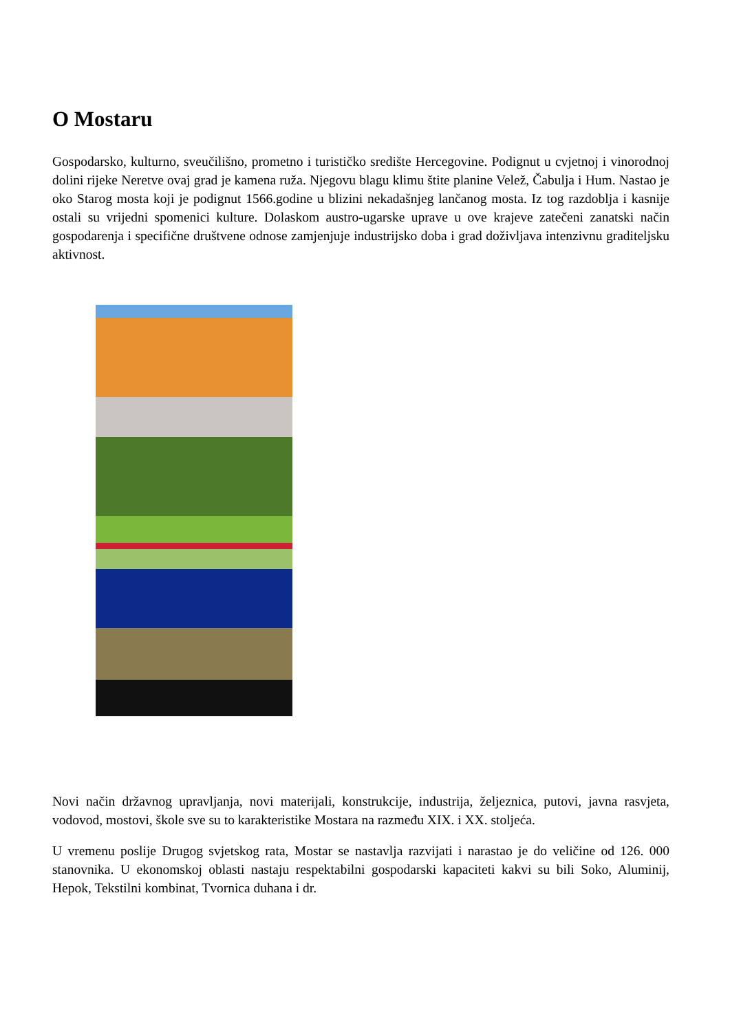O Mostaru
Gospodarsko, kulturno, sveučilišno, prometno i turističko središte Hercegovine. Podignut u cvjetnoj i vinorodnoj dolini rijeke Neretve ovaj grad je kamena ruža. Njegovu blagu klimu štite planine Velež, Čabulja i Hum. Nastao je oko Starog mosta koji je podignut 1566.godine u blizini nekadašnjeg lančanog mosta. Iz tog razdoblja i kasnije ostali su vrijedni spomenici kulture. Dolaskom austro-ugarske uprave u ove krajeve zatečeni zanatski način gospodarenja i specifične društvene odnose zamjenjuje industrijsko doba i grad doživljava intenzivnu graditeljsku aktivnost.
Novi način državnog upravljanja, novi materijali, konstrukcije, industrija, željeznica, putovi, javna rasvjeta, vodovod, mostovi, škole sve su to karakteristike Mostara na razmeđu XIX. i XX. stoljeća.
U vremenu poslije Drugog svjetskog rata, Mostar se nastavlja razvijati i narastao je do veličine od 126. 000 stanovnika. U ekonomskoj oblasti nastaju respektabilni gospodarski kapaciteti kakvi su bili Soko, Aluminij, Hepok, Tekstilni kombinat, Tvornica duhana i dr.